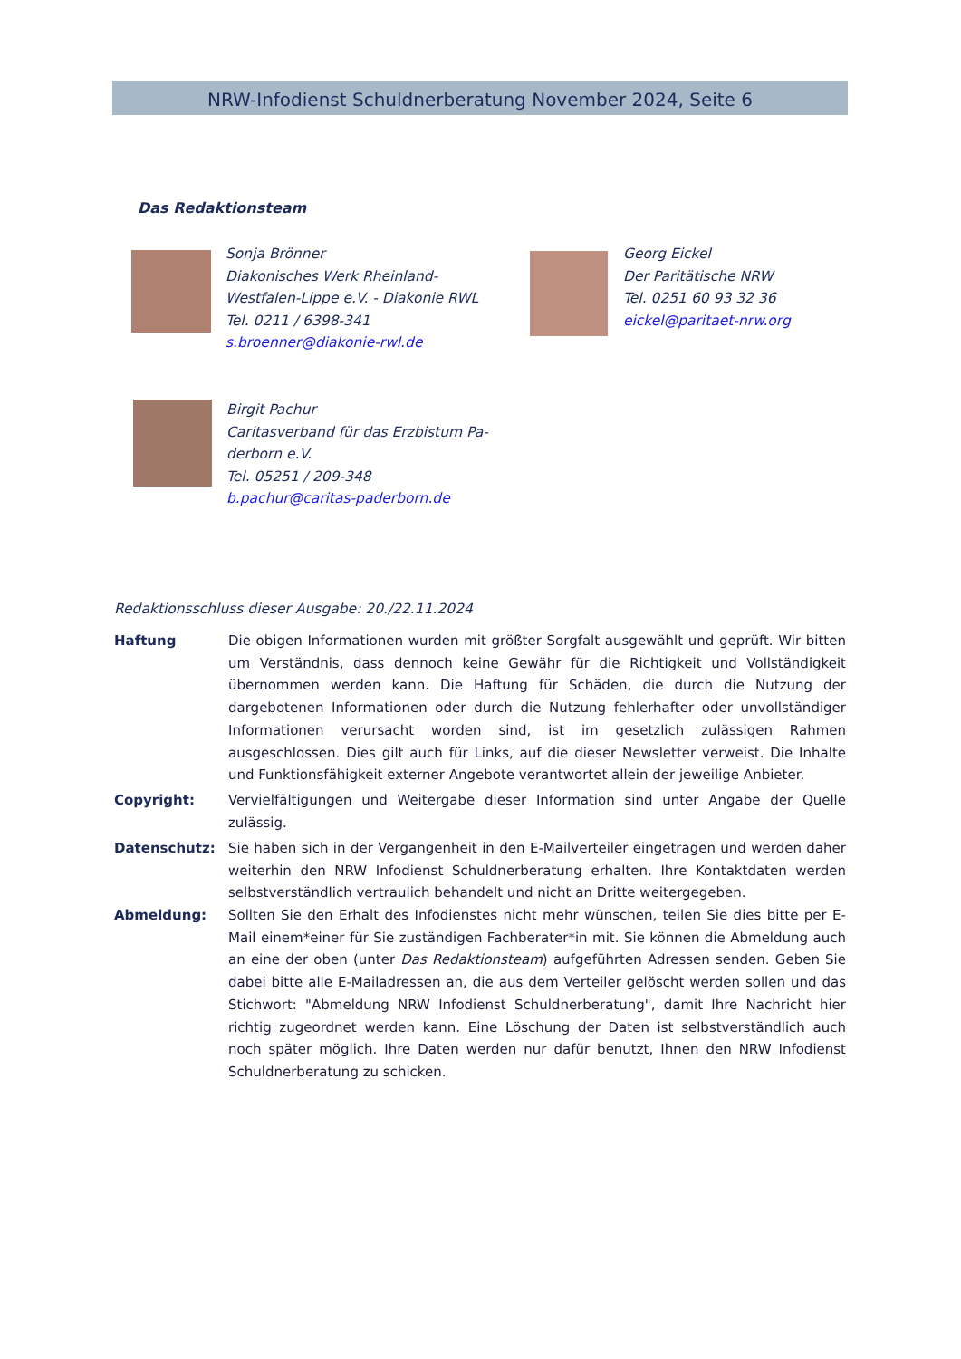NRW-Infodienst Schuldnerberatung November 2024, Seite 6
Das Redaktionsteam
Sonja Brönner
Diakonisches Werk Rheinland-
Westfalen-Lippe e.V. - Diakonie RWL
Tel. 0211 / 6398-341
s.broenner@diakonie-rwl.de
Georg Eickel
Der Paritätische NRW
Tel. 0251 60 93 32 36
eickel@paritaet-nrw.org
Birgit Pachur
Caritasverband für das Erzbistum Pa-
derborn e.V.
Tel. 05251 / 209-348
b.pachur@caritas-paderborn.de
Redaktionsschluss dieser Ausgabe: 20./22.11.2024
Haftung Die obigen Informationen wurden mit größter Sorgfalt ausgewählt und geprüft. Wir bitten um Verständnis, dass dennoch keine Gewähr für die Richtigkeit und Vollständigkeit übernommen werden kann. Die Haftung für Schäden, die durch die Nutzung der dargebotenen Informationen oder durch die Nutzung fehlerhafter oder unvollständiger Informationen verursacht worden sind, ist im gesetzlich zulässigen Rahmen ausgeschlossen. Dies gilt auch für Links, auf die dieser Newsletter verweist. Die Inhalte und Funktionsfähigkeit externer Angebote verantwortet allein der jeweilige Anbieter.
Copyright: Vervielfältigungen und Weitergabe dieser Information sind unter Angabe der Quelle zulässig.
Datenschutz: Sie haben sich in der Vergangenheit in den E-Mailverteiler eingetragen und werden daher weiterhin den NRW Infodienst Schuldnerberatung erhalten. Ihre Kontaktdaten werden selbstverständlich vertraulich behandelt und nicht an Dritte weitergegeben.
Abmeldung: Sollten Sie den Erhalt des Infodienstes nicht mehr wünschen, teilen Sie dies bitte per E-Mail einem*einer für Sie zuständigen Fachberater*in mit. Sie können die Abmeldung auch an eine der oben (unter Das Redaktionsteam) aufgeführten Adressen senden. Geben Sie dabei bitte alle E-Mailadressen an, die aus dem Verteiler gelöscht werden sollen und das Stichwort: "Abmeldung NRW Infodienst Schuldnerberatung", damit Ihre Nachricht hier richtig zugeordnet werden kann. Eine Löschung der Daten ist selbstverständlich auch noch später möglich. Ihre Daten werden nur dafür benutzt, Ihnen den NRW Infodienst Schuldnerberatung zu schicken.